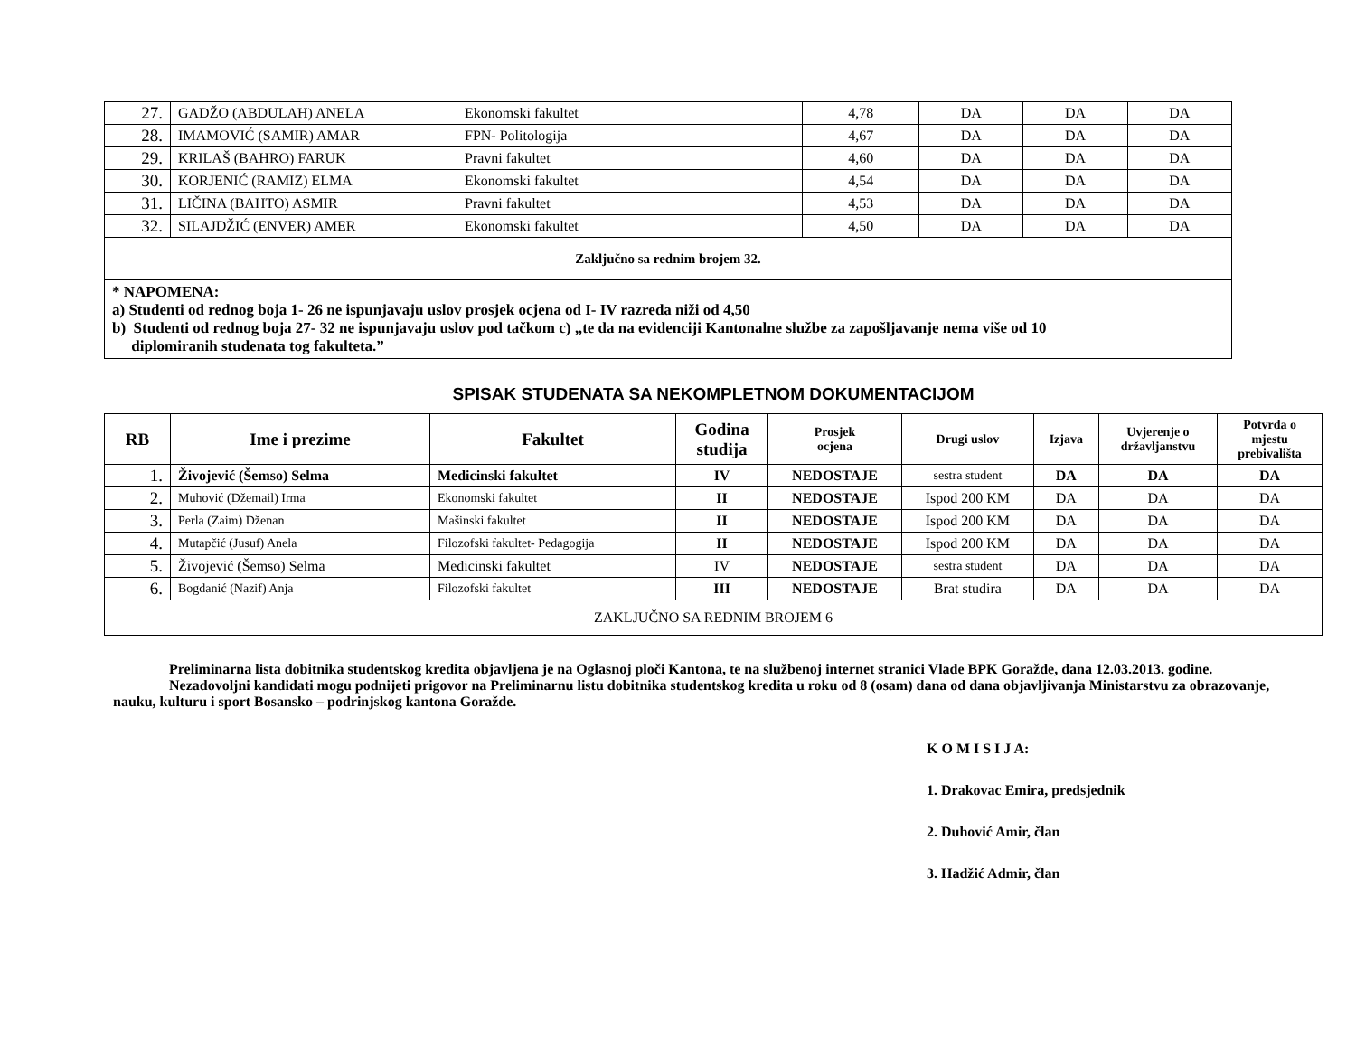| 27. | GADŽO (ABDULAH) ANELA | Ekonomski fakultet | 4,78 | DA | DA | DA |
| 28. | IMAMOVIĆ (SAMIR) AMAR | FPN- Politologija | 4,67 | DA | DA | DA |
| 29. | KRILAŠ (BAHRO) FARUK | Pravni fakultet | 4,60 | DA | DA | DA |
| 30. | KORJENIĆ (RAMIZ) ELMA | Ekonomski fakultet | 4,54 | DA | DA | DA |
| 31. | LIČINA (BAHTO) ASMIR | Pravni fakultet | 4,53 | DA | DA | DA |
| 32. | SILAJDŽIĆ (ENVER) AMER | Ekonomski fakultet | 4,50 | DA | DA | DA |
| Zaključno sa rednim brojem 32. | | | | | | |
| * NAPOMENA: a) Studenti od rednog boja 1- 26 ne ispunjavaju uslov prosjek ocjena od I- IV razreda niži od 4,50 b) Studenti od rednog boja 27- 32 ne ispunjavaju uslov pod tačkom c) „te da na evidenciji Kantonalne službe za zapošljavanje nema više od 10 diplomiranih studenata tog fakulteta.” | | | | | | |
SPISAK STUDENATA SA NEKOMPLETNOM DOKUMENTACIJOM
| RB | Ime i prezime | Fakultet | Godina studija | Prosjek ocjena | Drugi uslov | Izjava | Uvjerenje o državljanstvu | Potvrda o mjestu prebivališta |
| --- | --- | --- | --- | --- | --- | --- | --- | --- |
| 1. | Živojević (Šemso) Selma | Medicinski fakultet | IV | NEDOSTAJE | sestra student | DA | DA | DA |
| 2. | Muhović (Džemail) Irma | Ekonomski fakultet | II | NEDOSTAJE | Ispod 200 KM | DA | DA | DA |
| 3. | Perla (Zaim) Dženan | Mašinski fakultet | II | NEDOSTAJE | Ispod 200 KM | DA | DA | DA |
| 4. | Mutapčić (Jusuf) Anela | Filozofski fakultet- Pedagogija | II | NEDOSTAJE | Ispod 200 KM | DA | DA | DA |
| 5. | Živojević (Šemso) Selma | Medicinski fakultet | IV | NEDOSTAJE | sestra student | DA | DA | DA |
| 6. | Bogdanić (Nazif) Anja | Filozofski fakultet | III | NEDOSTAJE | Brat studira | DA | DA | DA |
| ZAKLJUČNO SA REDNIM BROJEM 6 | | | | | | | | |
Preliminarna lista dobitnika studentskog kredita objavljena je na Oglasnoj ploči Kantona, te na službenoj internet stranici Vlade BPK Goražde, dana 12.03.2013. godine.
Nezadovoljni kandidati mogu podnijeti prigovor na Preliminarnu listu dobitnika studentskog kredita u roku od 8 (osam) dana od dana objavljivanja Ministarstvu za obrazovanje, nauku, kulturu i sport Bosansko – podrinjskog kantona Goražde.
K O M I S I J A:
1. Drakovac Emira, predsjednik
2. Duhović Amir, član
3. Hadžić Admir, član